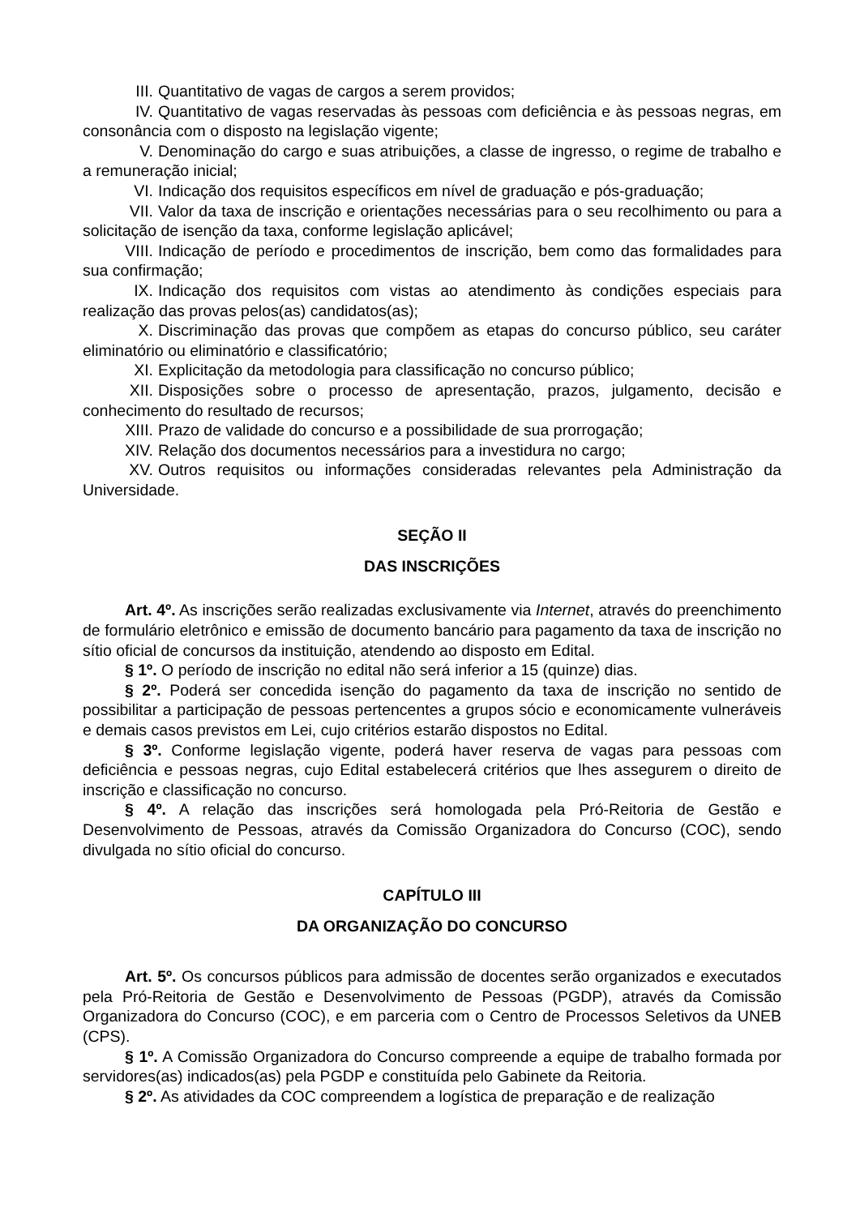III. Quantitativo de vagas de cargos a serem providos;
IV. Quantitativo de vagas reservadas às pessoas com deficiência e às pessoas negras, em consonância com o disposto na legislação vigente;
V. Denominação do cargo e suas atribuições, a classe de ingresso, o regime de trabalho e a remuneração inicial;
VI. Indicação dos requisitos específicos em nível de graduação e pós-graduação;
VII. Valor da taxa de inscrição e orientações necessárias para o seu recolhimento ou para a solicitação de isenção da taxa, conforme legislação aplicável;
VIII. Indicação de período e procedimentos de inscrição, bem como das formalidades para sua confirmação;
IX. Indicação dos requisitos com vistas ao atendimento às condições especiais para realização das provas pelos(as) candidatos(as);
X. Discriminação das provas que compõem as etapas do concurso público, seu caráter eliminatório ou eliminatório e classificatório;
XI. Explicitação da metodologia para classificação no concurso público;
XII. Disposições sobre o processo de apresentação, prazos, julgamento, decisão e conhecimento do resultado de recursos;
XIII. Prazo de validade do concurso e a possibilidade de sua prorrogação;
XIV. Relação dos documentos necessários para a investidura no cargo;
XV. Outros requisitos ou informações consideradas relevantes pela Administração da Universidade.
SEÇÃO II
DAS INSCRIÇÕES
Art. 4º. As inscrições serão realizadas exclusivamente via Internet, através do preenchimento de formulário eletrônico e emissão de documento bancário para pagamento da taxa de inscrição no sítio oficial de concursos da instituição, atendendo ao disposto em Edital.
§ 1º. O período de inscrição no edital não será inferior a 15 (quinze) dias.
§ 2º. Poderá ser concedida isenção do pagamento da taxa de inscrição no sentido de possibilitar a participação de pessoas pertencentes a grupos sócio e economicamente vulneráveis e demais casos previstos em Lei, cujo critérios estarão dispostos no Edital.
§ 3º. Conforme legislação vigente, poderá haver reserva de vagas para pessoas com deficiência e pessoas negras, cujo Edital estabelecerá critérios que lhes assegurem o direito de inscrição e classificação no concurso.
§ 4º. A relação das inscrições será homologada pela Pró-Reitoria de Gestão e Desenvolvimento de Pessoas, através da Comissão Organizadora do Concurso (COC), sendo divulgada no sítio oficial do concurso.
CAPÍTULO III
DA ORGANIZAÇÃO DO CONCURSO
Art. 5º. Os concursos públicos para admissão de docentes serão organizados e executados pela Pró-Reitoria de Gestão e Desenvolvimento de Pessoas (PGDP), através da Comissão Organizadora do Concurso (COC), e em parceria com o Centro de Processos Seletivos da UNEB (CPS).
§ 1º. A Comissão Organizadora do Concurso compreende a equipe de trabalho formada por servidores(as) indicados(as) pela PGDP e constituída pelo Gabinete da Reitoria.
§ 2º. As atividades da COC compreendem a logística de preparação e de realização